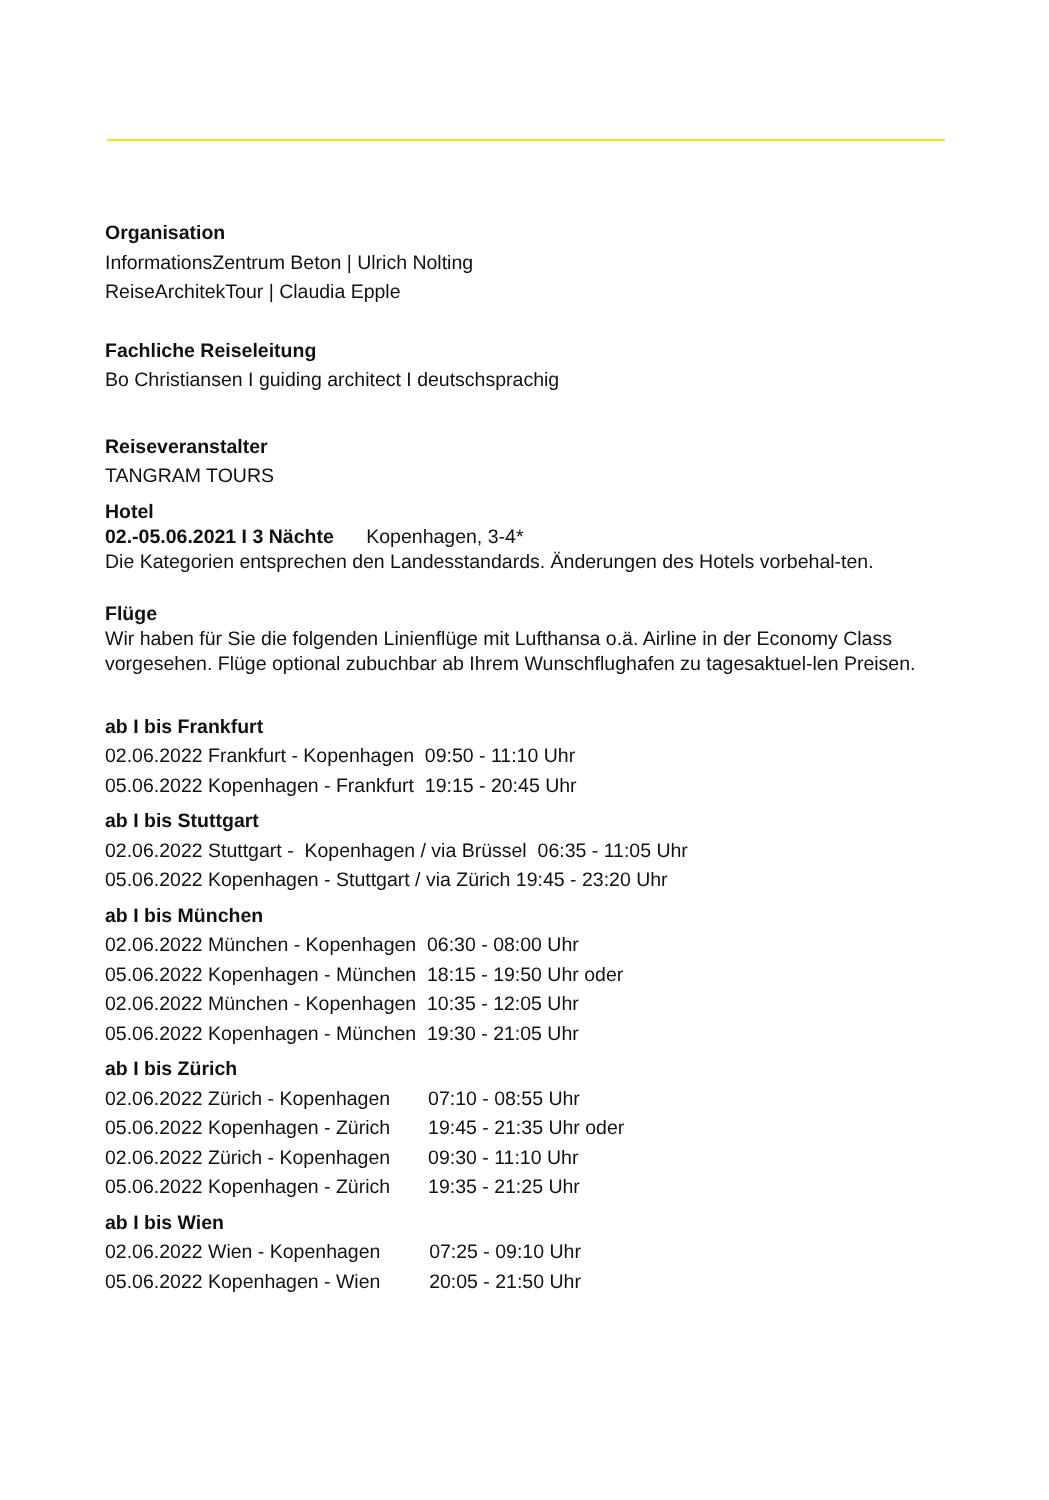Organisation
InformationsZentrum Beton | Ulrich Nolting
ReiseArchitekTour | Claudia Epple
Fachliche Reiseleitung
Bo Christiansen I guiding architect I deutschsprachig
Reiseveranstalter
TANGRAM TOURS
Hotel
02.-05.06.2021 I 3 Nächte Kopenhagen, 3-4*
Die Kategorien entsprechen den Landesstandards. Änderungen des Hotels vorbehal-ten.
Flüge
Wir haben für Sie die folgenden Linienflüge mit Lufthansa o.ä. Airline in der Economy Class vorgesehen. Flüge optional zubuchbar ab Ihrem Wunschflughafen zu tagesaktuel-len Preisen.
ab I bis Frankfurt
02.06.2022 Frankfurt - Kopenhagen  09:50 - 11:10 Uhr
05.06.2022 Kopenhagen - Frankfurt  19:15 - 20:45 Uhr
ab I bis Stuttgart
02.06.2022 Stuttgart -  Kopenhagen / via Brüssel  06:35 - 11:05 Uhr
05.06.2022 Kopenhagen - Stuttgart / via Zürich 19:45 - 23:20 Uhr
ab I bis München
02.06.2022 München - Kopenhagen  06:30 - 08:00 Uhr
05.06.2022 Kopenhagen - München  18:15 - 19:50 Uhr oder
02.06.2022 München - Kopenhagen  10:35 - 12:05 Uhr
05.06.2022 Kopenhagen - München  19:30 - 21:05 Uhr
ab I bis Zürich
02.06.2022 Zürich - Kopenhagen       07:10 - 08:55 Uhr
05.06.2022 Kopenhagen - Zürich       19:45 - 21:35 Uhr oder
02.06.2022 Zürich - Kopenhagen       09:30 - 11:10 Uhr
05.06.2022 Kopenhagen - Zürich       19:35 - 21:25 Uhr
ab I bis Wien
02.06.2022 Wien - Kopenhagen         07:25 - 09:10 Uhr
05.06.2022 Kopenhagen - Wien         20:05 - 21:50 Uhr